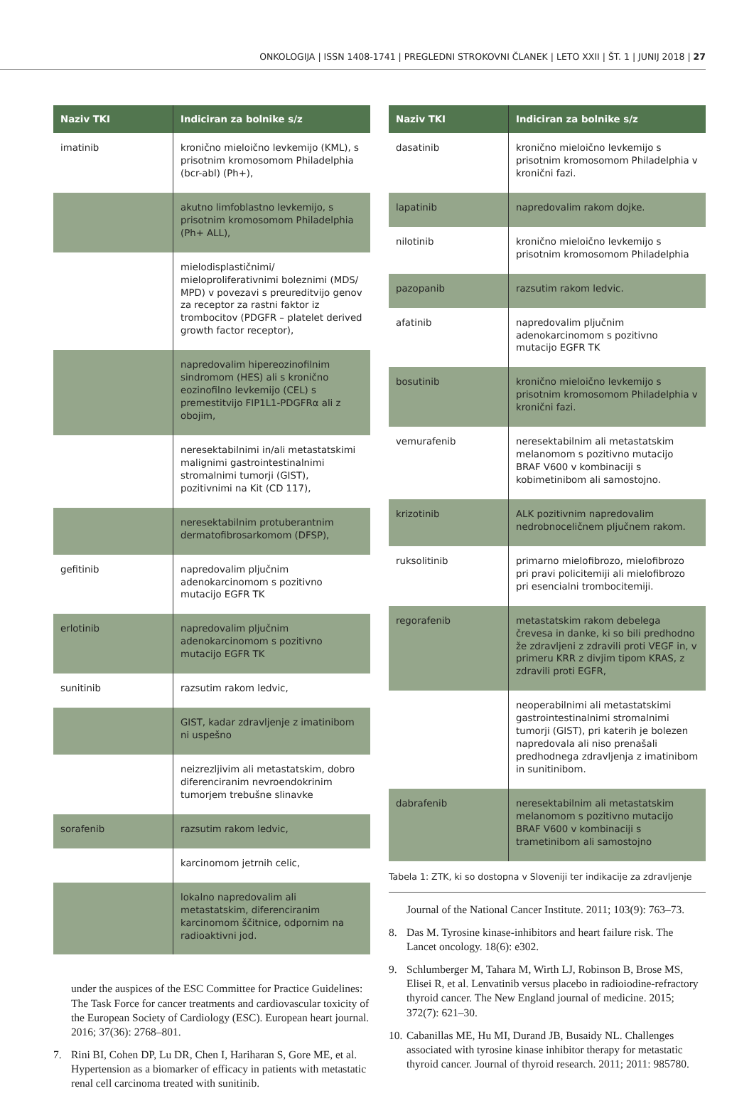ONKOLOGIJA | ISSN 1408-1741 | PREGLEDNI STROKOVNI ČLANEK | LETO XXII | ŠT. 1 | JUNIJ 2018 | 27
| Naziv TKI | Indiciran za bolnike s/z |
| --- | --- |
| imatinib | kronično mieloično levkemijo (KML), s prisotnim kromosomom Philadelphia (bcr-abl) (Ph+), |
| | akutno limfoblastno levkemijo, s prisotnim kromosomom Philadelphia (Ph+ ALL), |
| | mielodisplastičnimi/ mieloproliferativnimi boleznimi (MDS/ MPD) v povezavi s preureditvijo genov za receptor za rastni faktor iz trombocitov (PDGFR – platelet derived growth factor receptor), |
| | napredovalim hipereozinofilnim sindromom (HES) ali s kronično eozinofilno levkemijo (CEL) s premestitvijo FIP1L1-PDGFRα ali z obojim, |
| | neresektabilnimi in/ali metastatskimi malignimi gastrointestinalnimi stromalnimi tumorji (GIST), pozitivnimi na Kit (CD 117), |
| | neresektabilnim protuberantnim dermatofibrosarkomom (DFSP), |
| gefitinib | napredovalim pljučnim adenokarcinomom s pozitivno mutacijo EGFR TK |
| erlotinib | napredovalim pljučnim adenokarcinomom s pozitivno mutacijo EGFR TK |
| sunitinib | razsutim rakom ledvic, |
| | GIST, kadar zdravljenje z imatinibom ni uspešno |
| | neizrezljivim ali metastatskim, dobro diferenciranim nevroendokrinim tumorjem trebušne slinavke |
| sorafenib | razsutim rakom ledvic, |
| | karcinomom jetrnih celic, |
| | lokalno napredovalim ali metastatskim, diferenciranim karcinomom ščitnice, odpornim na radioaktivni jod. |
under the auspices of the ESC Committee for Practice Guidelines: The Task Force for cancer treatments and cardiovascular toxicity of the European Society of Cardiology (ESC). European heart journal. 2016; 37(36): 2768–801.
7. Rini BI, Cohen DP, Lu DR, Chen I, Hariharan S, Gore ME, et al. Hypertension as a biomarker of efficacy in patients with metastatic renal cell carcinoma treated with sunitinib.
| Naziv TKI | Indiciran za bolnike s/z |
| --- | --- |
| dasatinib | kronično mieloično levkemijo s prisotnim kromosomom Philadelphia v kronični fazi. |
| lapatinib | napredovalim rakom dojke. |
| nilotinib | kronično mieloično levkemijo s prisotnim kromosomom Philadelphia |
| pazopanib | razsutim rakom ledvic. |
| afatinib | napredovalim pljučnim adenokarcinomom s pozitivno mutacijo EGFR TK |
| bosutinib | kronično mieloično levkemijo s prisotnim kromosomom Philadelphia v kronični fazi. |
| vemurafenib | neresektabilnim ali metastatskim melanomom s pozitivno mutacijo BRAF V600 v kombinaciji s kobimetinibom ali samostojno. |
| krizotinib | ALK pozitivnim napredovalim nedrobnoceličnem pljučnem rakom. |
| ruksolitinib | primarno mielofibrozo, mielofibrozo pri pravi policitemiji ali mielofibrozo pri esencialni trombocitemiji. |
| regorafenib | metastatskim rakom debelega črevesa in danke, ki so bili predhodno že zdravljeni z zdravili proti VEGF in, v primeru KRR z divjim tipom KRAS, z zdravili proti EGFR, |
| | neoperabilnimi ali metastatskimi gastrointestinalnimi stromalnimi tumorji (GIST), pri katerih je bolezen napredovala ali niso prenašali predhodnega zdravljenja z imatinibom in sunitinibom. |
| dabrafenib | neresektabilnim ali metastatskim melanomom s pozitivno mutacijo BRAF V600 v kombinaciji s trametinibom ali samostojno |
Tabela 1: ZTK, ki so dostopna v Sloveniji ter indikacije za zdravljenje
Journal of the National Cancer Institute. 2011; 103(9): 763–73.
8. Das M. Tyrosine kinase-inhibitors and heart failure risk. The Lancet oncology. 18(6): e302.
9. Schlumberger M, Tahara M, Wirth LJ, Robinson B, Brose MS, Elisei R, et al. Lenvatinib versus placebo in radioiodine-refractory thyroid cancer. The New England journal of medicine. 2015; 372(7): 621–30.
10.
Cabanillas ME, Hu MI, Durand JB, Busaidy NL. Challenges associated with tyrosine kinase inhibitor therapy for metastatic thyroid cancer. Journal of thyroid research. 2011; 2011: 985780.